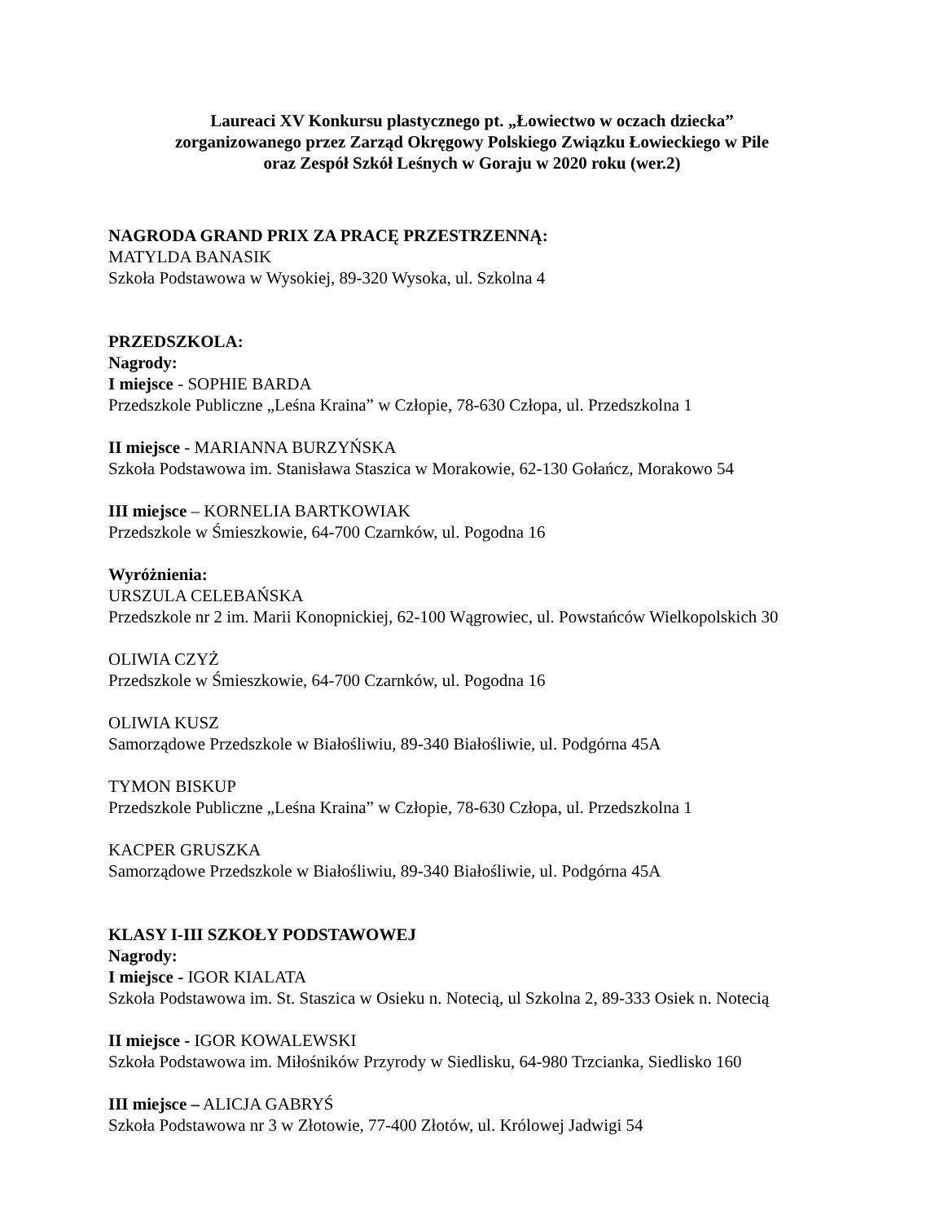Laureaci XV Konkursu plastycznego pt. „Łowiectwo w oczach dziecka”
zorganizowanego przez Zarząd Okręgowy Polskiego Związku Łowieckiego w Pile
oraz Zespół Szkół Leśnych w Goraju w 2020 roku (wer.2)
NAGRODA GRAND PRIX ZA PRACĘ PRZESTRZENNĄ:
MATYLDA BANASIK
Szkoła Podstawowa w Wysokiej, 89-320 Wysoka, ul. Szkolna 4
PRZEDSZKOLA:
Nagrody:
I miejsce - SOPHIE BARDA
Przedszkole Publiczne „Leśna Kraina” w Człopie, 78-630 Człopa, ul. Przedszkolna 1
II miejsce - MARIANNA BURZYŃSKA
Szkoła Podstawowa im. Stanisława Staszica w Morakowie, 62-130 Gołańcz, Morakowo 54
III miejsce – KORNELIA BARTKOWIAK
Przedszkole w Śmieszkowie, 64-700 Czarnków, ul. Pogodna 16
Wyróżnienia:
URSZULA CELEBAŃSKA
Przedszkole nr 2 im. Marii Konopnickiej, 62-100 Wągrowiec, ul. Powstańców Wielkopolskich 30
OLIWIA CZYŻ
Przedszkole w Śmieszkowie, 64-700 Czarnków, ul. Pogodna 16
OLIWIA KUSZ
Samorządowe Przedszkole w Białośliwiu, 89-340 Białośliwie, ul. Podgórna 45A
TYMON BISKUP
Przedszkole Publiczne „Leśna Kraina” w Człopie, 78-630 Człopa, ul. Przedszkolna 1
KACPER GRUSZKA
Samorządowe Przedszkole w Białośliwiu, 89-340 Białośliwie, ul. Podgórna 45A
KLASY I-III SZKOŁY PODSTAWOWEJ
Nagrody:
I miejsce - IGOR KIALATA
Szkoła Podstawowa im. St. Staszica w Osieku n. Notecią, ul Szkolna 2, 89-333 Osiek n. Notecią
II miejsce - IGOR KOWALEWSKI
Szkoła Podstawowa im. Miłośników Przyrody w Siedlisku, 64-980 Trzcianka, Siedlisko 160
III miejsce – ALICJA GABRYŚ
Szkoła Podstawowa nr 3 w Złotowie, 77-400 Złotów, ul. Królowej Jadwigi 54